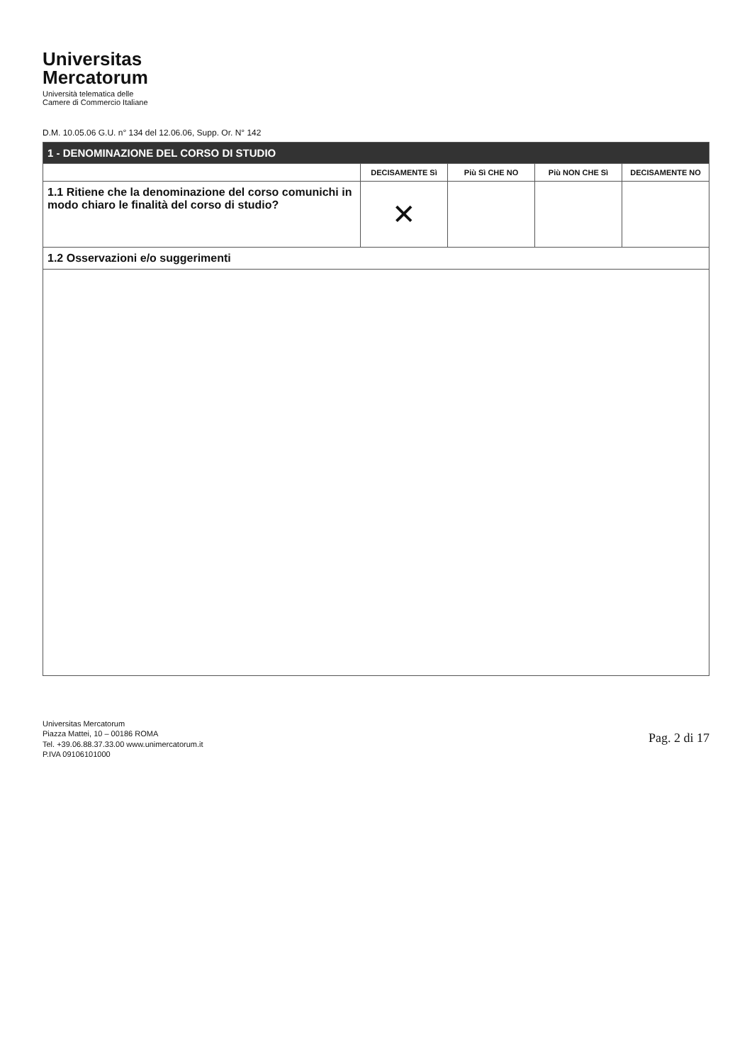Universitas
Mercatorum
Università telematica delle
Camere di Commercio Italiane
D.M. 10.05.06 G.U. n° 134 del 12.06.06, Supp. Or. N° 142
| 1 - DENOMINAZIONE DEL CORSO DI STUDIO | | | | |
| | DECISAMENTE Sì | Più Sì CHE NO | Più NON CHE Sì | DECISAMENTE NO |
| 1.1 Ritiene che la denominazione del corso comunichi in modo chiaro le finalità del corso di studio? | ✕ | | | |
| 1.2 Osservazioni e/o suggerimenti | | | | |
Universitas Mercatorum
Piazza Mattei, 10 – 00186 ROMA
Tel. +39.06.88.37.33.00 www.unimercatorum.it
P.IVA 09106101000
Pag. 2 di 17